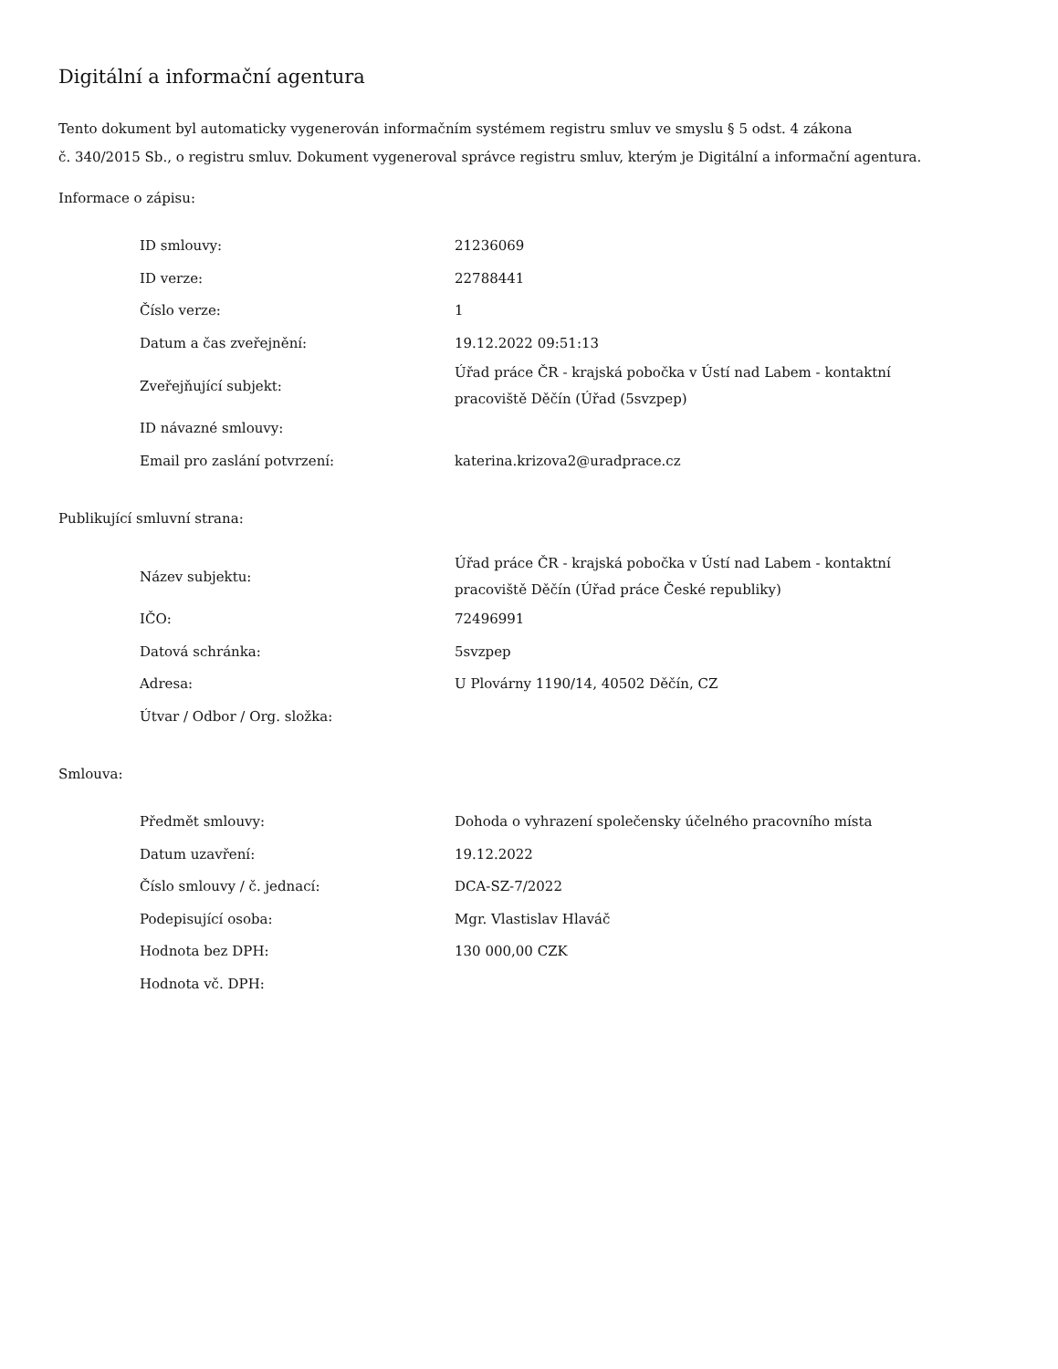Digitální a informační agentura
Tento dokument byl automaticky vygenerován informačním systémem registru smluv ve smyslu § 5 odst. 4 zákona
č. 340/2015 Sb., o registru smluv. Dokument vygeneroval správce registru smluv, kterým je Digitální a informační agentura.
Informace o zápisu:
| ID smlouvy: | 21236069 |
| ID verze: | 22788441 |
| Číslo verze: | 1 |
| Datum a čas zveřejnění: | 19.12.2022 09:51:13 |
| Zveřejňující subjekt: | Úřad práce ČR - krajská pobočka v Ústí nad Labem - kontaktní pracoviště Děčín (Úřad (5svzpep) |
| ID návazné smlouvy: | |
| Email pro zaslání potvrzení: | katerina.krizova2@uradprace.cz |
Publikující smluvní strana:
| Název subjektu: | Úřad práce ČR - krajská pobočka v Ústí nad Labem - kontaktní pracoviště Děčín (Úřad práce České republiky) |
| IČO: | 72496991 |
| Datová schránka: | 5svzpep |
| Adresa: | U Plovárny 1190/14, 40502 Děčín, CZ |
| Útvar / Odbor / Org. složka: | |
Smlouva:
| Předmět smlouvy: | Dohoda o vyhrazení společensky účelného pracovního místa |
| Datum uzavření: | 19.12.2022 |
| Číslo smlouvy / č. jednací: | DCA-SZ-7/2022 |
| Podepisující osoba: | Mgr. Vlastislav Hlaváč |
| Hodnota bez DPH: | 130 000,00 CZK |
| Hodnota vč. DPH: | |